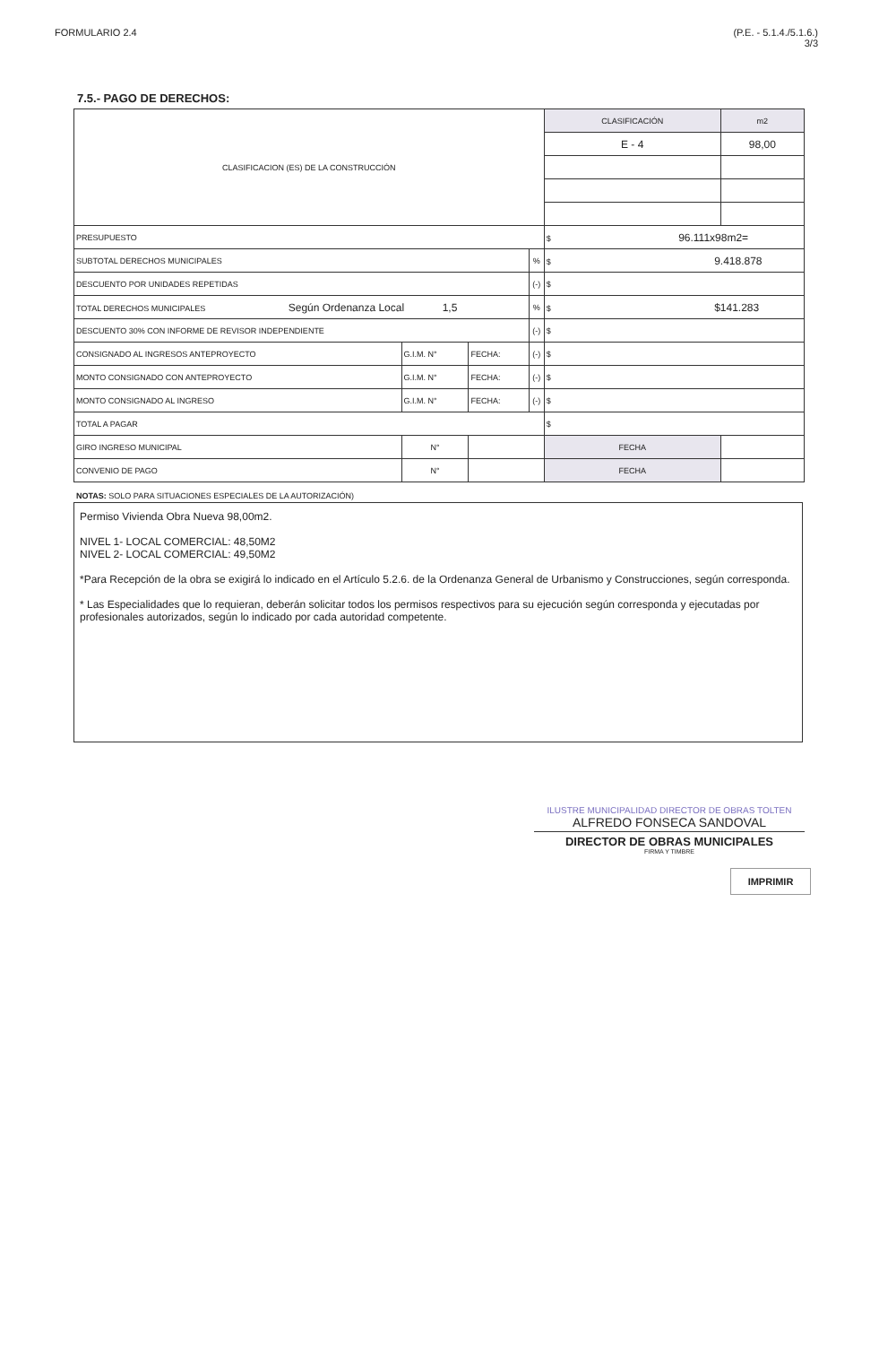FORMULARIO 2.4 (P.E. - 5.1.4./5.1.6.)
3/3
7.5.- PAGO DE DERECHOS:
| CLASIFICACION (ES) DE LA CONSTRUCCIÓN | | | | | CLASIFICACIÓN | | m2 |
| | | | | | E - 4 | | 98,00 |
| PRESUPUESTO | | | | | $ 96.111x98m2= | | |
| SUBTOTAL DERECHOS MUNICIPALES | | | | % | $ 9.418.878 | | |
| DESCUENTO POR UNIDADES REPETIDAS | | | | (-) | $ | | |
| TOTAL DERECHOS MUNICIPALES Según Ordenanza Local 1,5 | | | | % | $ $141.283 | | |
| DESCUENTO 30% CON INFORME DE REVISOR INDEPENDIENTE | | | | (-) | $ | | |
| CONSIGNADO AL INGRESOS ANTEPROYECTO | G.I.M. N° | | FECHA: | (-) | $ | | |
| MONTO CONSIGNADO CON ANTEPROYECTO | G.I.M. N° | | FECHA: | (-) | $ | | |
| MONTO CONSIGNADO AL INGRESO | G.I.M. N° | | FECHA: | (-) | $ | | |
| TOTAL A PAGAR | | | | | $ | | |
| GIRO INGRESO MUNICIPAL | | N° | | | | FECHA | |
| CONVENIO DE PAGO | | N° | | | | FECHA | |
NOTAS: SOLO PARA SITUACIONES ESPECIALES DE LA AUTORIZACIÓN)
Permiso Vivienda Obra Nueva 98,00m2.
NIVEL 1- LOCAL COMERCIAL: 48,50M2
NIVEL 2- LOCAL COMERCIAL: 49,50M2
*Para Recepción de la obra se exigirá lo indicado en el Artículo 5.2.6. de la Ordenanza General de Urbanismo y Construcciones, según corresponda.
* Las Especialidades que lo requieran, deberán solicitar todos los permisos respectivos para su ejecución según corresponda y ejecutadas por profesionales autorizados, según lo indicado por cada autoridad competente.
ILUSTRE MUNICIPALIDAD DIRECTOR DE OBRAS TOLTEN
ALFREDO FONSECA SANDOVAL
DIRECTOR DE OBRAS MUNICIPALES
FIRMA Y TIMBRE
IMPRIMIR